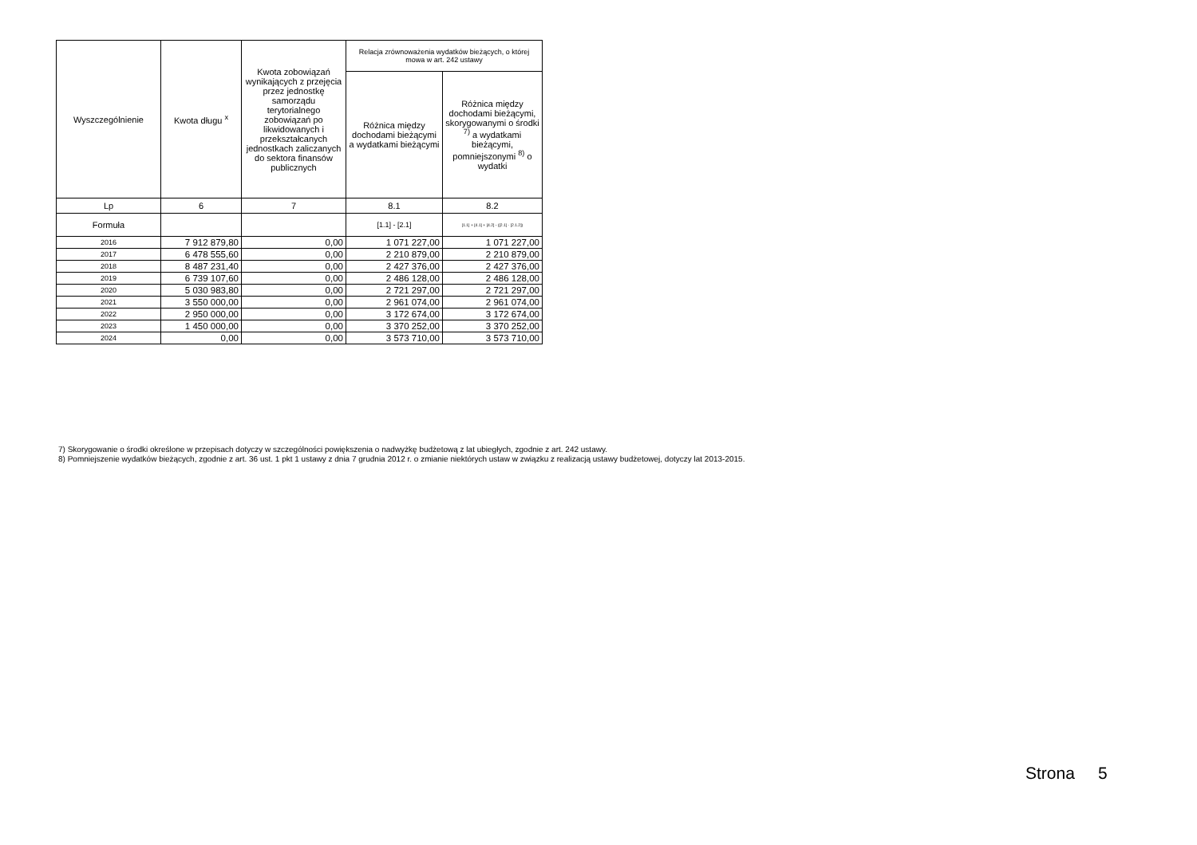| Wyszczególnienie | Kwota długu <sup>x</sup> | Kwota zobowiązań wynikających z przejęcia przez jednostkę samorządu terytorialnego zobowiązań po likwidowanych i przekształcanych jednostkach zaliczanych do sektora finansów publicznych | Relacja zrównoważenia wydatków bieżących, o której mowa w art. 242 ustawy | |
| --- | --- | --- | --- | --- |
| | | | Różnica między dochodami bieżącymi a wydatkami bieżącymi | Różnica między dochodami bieżącymi, skorygowanymi o środki <sup>7)</sup> a wydatkami bieżącymi, pomniejszonymi <sup>8)</sup> o wydatki |
| Lp | 6 | 7 | 8.1 | 8.2 |
| Formuła | | | [1.1] - [2.1] | [1.1] + [4.1] + [4.2] - ([2.1] - [2.1.2]) |
| 2016 | 7 912 879,80 | 0,00 | 1 071 227,00 | 1 071 227,00 |
| 2017 | 6 478 555,60 | 0,00 | 2 210 879,00 | 2 210 879,00 |
| 2018 | 8 487 231,40 | 0,00 | 2 427 376,00 | 2 427 376,00 |
| 2019 | 6 739 107,60 | 0,00 | 2 486 128,00 | 2 486 128,00 |
| 2020 | 5 030 983,80 | 0,00 | 2 721 297,00 | 2 721 297,00 |
| 2021 | 3 550 000,00 | 0,00 | 2 961 074,00 | 2 961 074,00 |
| 2022 | 2 950 000,00 | 0,00 | 3 172 674,00 | 3 172 674,00 |
| 2023 | 1 450 000,00 | 0,00 | 3 370 252,00 | 3 370 252,00 |
| 2024 | 0,00 | 0,00 | 3 573 710,00 | 3 573 710,00 |
7) Skorygowanie o środki określone w przepisach dotyczy w szczególności powiększenia o nadwyżkę budżetową z lat ubiegłych, zgodnie z art. 242 ustawy.
8) Pomniejszenie wydatków bieżących, zgodnie z art. 36 ust. 1 pkt 1 ustawy z dnia 7 grudnia 2012 r. o zmianie niektórych ustaw w związku z realizacją ustawy budżetowej, dotyczy lat 2013-2015.
Strona 5